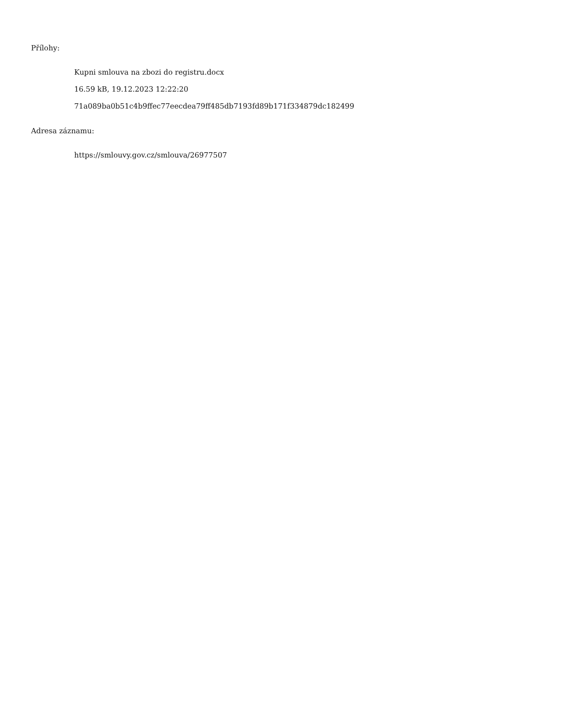Přílohy:
Kupni smlouva na zbozi do registru.docx
16.59 kB, 19.12.2023 12:22:20
71a089ba0b51c4b9ffec77eecdea79ff485db7193fd89b171f334879dc182499
Adresa záznamu:
https://smlouvy.gov.cz/smlouva/26977507